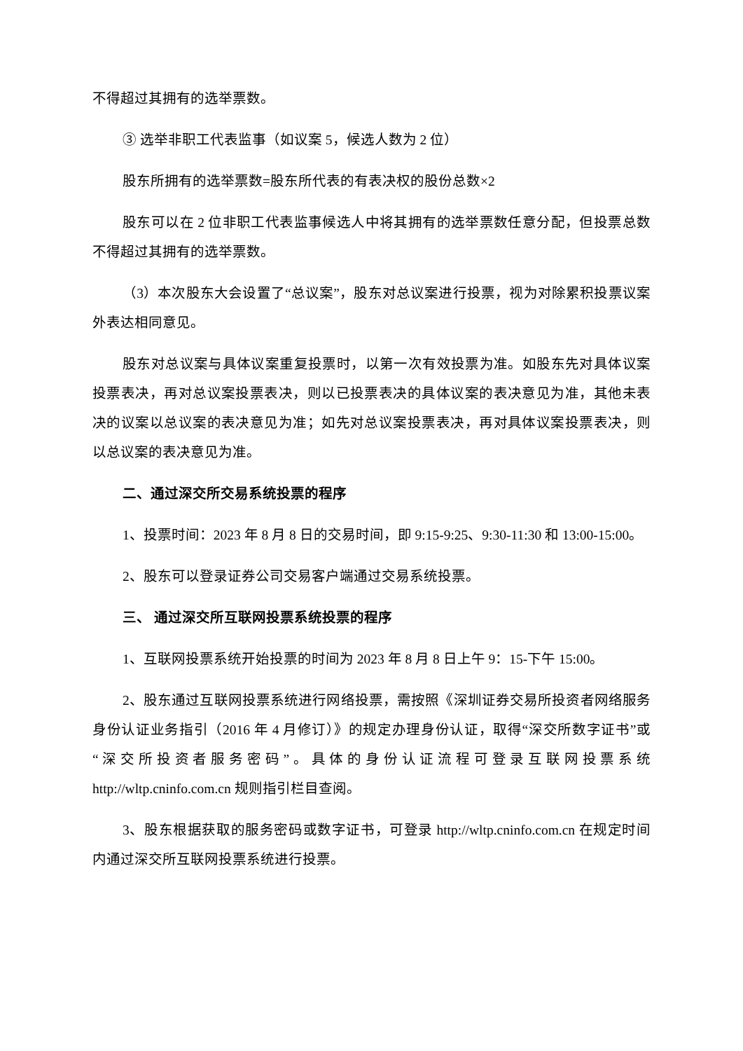不得超过其拥有的选举票数。
③ 选举非职工代表监事（如议案 5，候选人数为 2 位）
股东所拥有的选举票数=股东所代表的有表决权的股份总数×2
股东可以在 2 位非职工代表监事候选人中将其拥有的选举票数任意分配，但投票总数不得超过其拥有的选举票数。
（3）本次股东大会设置了“总议案”，股东对总议案进行投票，视为对除累积投票议案外表达相同意见。
股东对总议案与具体议案重复投票时，以第一次有效投票为准。如股东先对具体议案投票表决，再对总议案投票表决，则以已投票表决的具体议案的表决意见为准，其他未表决的议案以总议案的表决意见为准；如先对总议案投票表决，再对具体议案投票表决，则以总议案的表决意见为准。
二、通过深交所交易系统投票的程序
1、投票时间：2023 年 8 月 8 日的交易时间，即 9:15-9:25、9:30-11:30 和 13:00-15:00。
2、股东可以登录证券公司交易客户端通过交易系统投票。
三、 通过深交所互联网投票系统投票的程序
1、互联网投票系统开始投票的时间为 2023 年 8 月 8 日上午 9：15-下午 15:00。
2、股东通过互联网投票系统进行网络投票，需按照《深圳证券交易所投资者网络服务身份认证业务指引（2016 年 4 月修订）》的规定办理身份认证，取得“深交所数字证书”或“深交所投资者服务密码”。具体的身份认证流程可登录互联网投票系统 http://wltp.cninfo.com.cn 规则指引栏目查阅。
3、股东根据获取的服务密码或数字证书，可登录 http://wltp.cninfo.com.cn 在规定时间内通过深交所互联网投票系统进行投票。